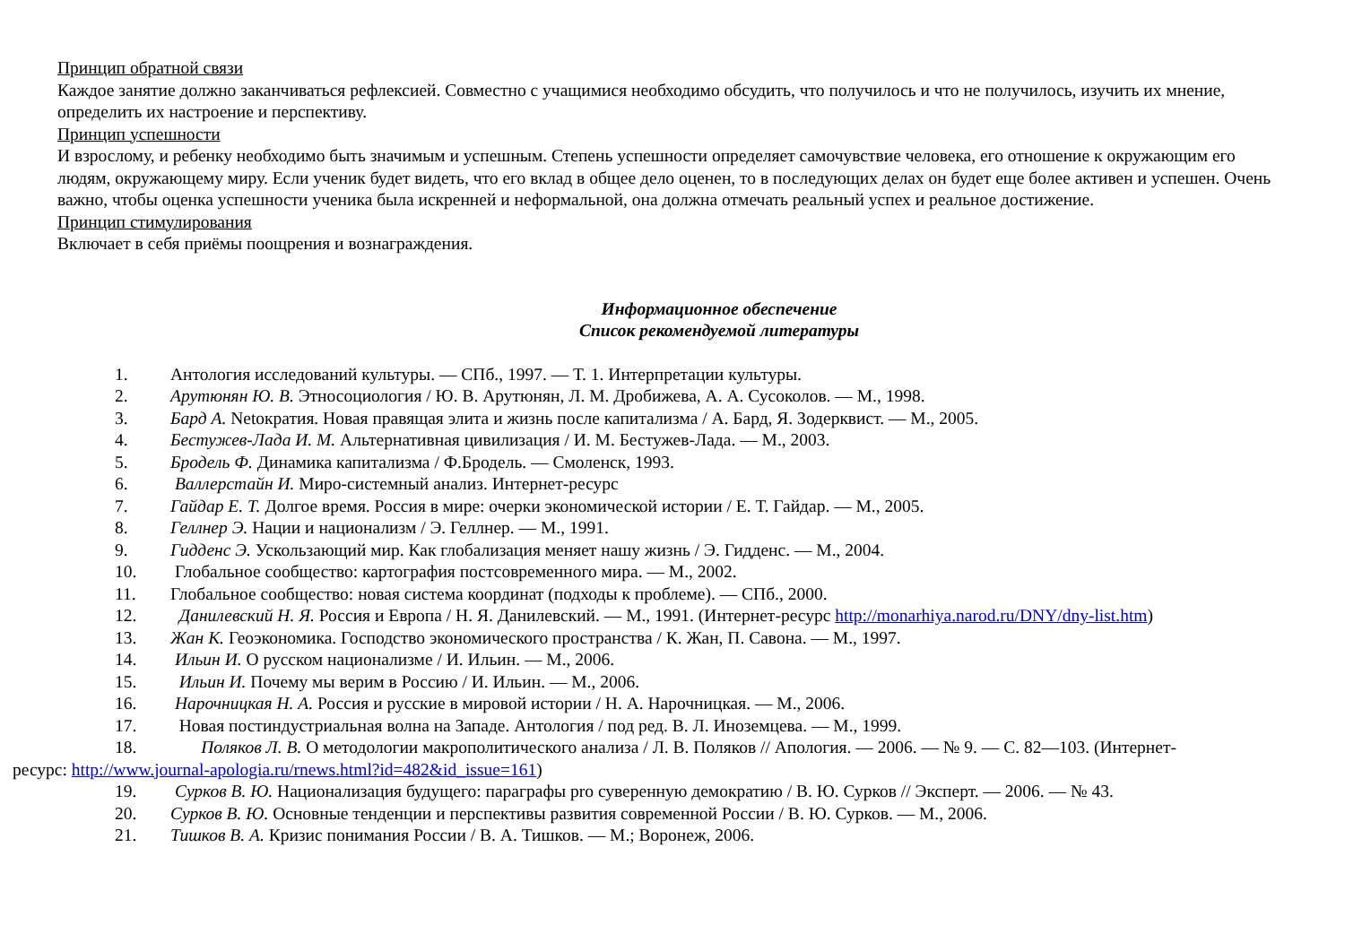Принцип обратной связи
Каждое занятие должно заканчиваться рефлексией. Совместно с учащимися необходимо обсудить, что получилось и что не получилось, изучить их мнение, определить их настроение и перспективу.
Принцип успешности
И взрослому, и ребенку необходимо быть значимым и успешным. Степень успешности определяет самочувствие человека, его отношение к окружающим его людям, окружающему миру. Если ученик будет видеть, что его вклад в общее дело оценен, то в последующих делах он будет еще более активен и успешен. Очень важно, чтобы оценка успешности ученика была искренней и неформальной, она должна отмечать реальный успех и реальное достижение.
Принцип стимулирования
Включает в себя приёмы поощрения и вознаграждения.
Информационное обеспечение
Список рекомендуемой литературы
1. Антология исследований культуры. — СПб., 1997. — Т. 1. Интерпретации культуры.
2. Арутюнян Ю. В. Этносоциология / Ю. В. Арутюнян, Л. М. Дробижева, А. А. Сусоколов. — М., 1998.
3. Бард А. Netoкратия. Новая правящая элита и жизнь после капитализма / А. Бард, Я. Зодерквист. — М., 2005.
4. Бестужев-Лада И. М. Альтернативная цивилизация / И. М. Бестужев-Лада. — М., 2003.
5. Бродель Ф. Динамика капитализма / Ф.Бродель. — Смоленск, 1993.
6. Валлерстайн И. Миро-системный анализ. Интернет-ресурс
7. Гайдар Е. Т. Долгое время. Россия в мире: очерки экономической истории / Е. Т. Гайдар. — М., 2005.
8. Геллнер Э. Нации и национализм / Э. Геллнер. — М., 1991.
9. Гидденс Э. Ускользающий мир. Как глобализация меняет нашу жизнь / Э. Гидденс. — М., 2004.
10. Глобальное сообщество: картография постсовременного мира. — М., 2002.
11. Глобальное сообщество: новая система координат (подходы к проблеме). — СПб., 2000.
12. Данилевский Н. Я. Россия и Европа / Н. Я. Данилевский. — М., 1991. (Интернет-ресурс http://monarhiya.narod.ru/DNY/dny-list.htm)
13. Жан К. Геоэкономика. Господство экономического пространства / К. Жан, П. Савона. — М., 1997.
14. Ильин И. О русском национализме / И. Ильин. — М., 2006.
15. Ильин И. Почему мы верим в Россию / И. Ильин. — М., 2006.
16. Нарочницкая Н. А. Россия и русские в мировой истории / Н. А. Нарочницкая. — М., 2006.
17. Новая постиндустриальная волна на Западе. Антология / под ред. В. Л. Иноземцева. — М., 1999.
18. Поляков Л. В. О методологии макрополитического анализа / Л. В. Поляков // Апология. — 2006. — № 9. — С. 82—103. (Интернет-
ресурс: http://www.journal-apologia.ru/rnews.html?id=482&id_issue=161)
19. Сурков В. Ю. Национализация будущего: параграфы pro суверенную демократию / В. Ю. Сурков // Эксперт. — 2006. — № 43.
20. Сурков В. Ю. Основные тенденции и перспективы развития современной России / В. Ю. Сурков. — М., 2006.
21. Тишков В. А. Кризис понимания России / В. А. Тишков. — М.; Воронеж, 2006.